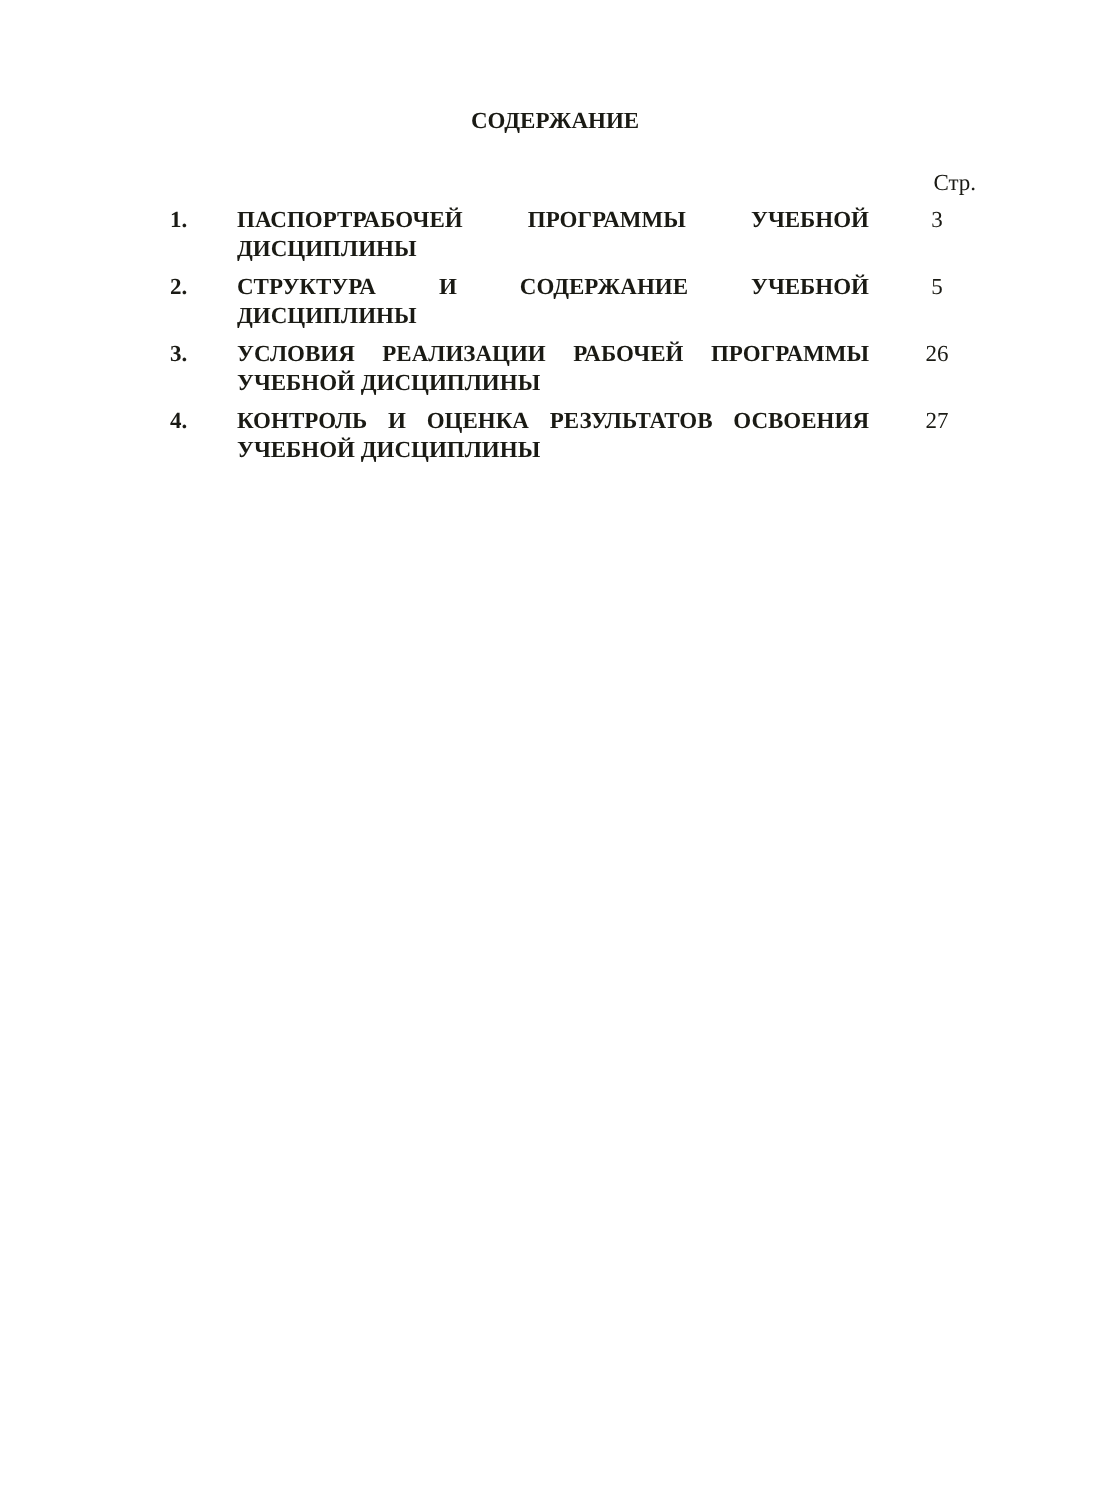СОДЕРЖАНИЕ
Стр.
1. ПАСПОРТРАБОЧЕЙ ПРОГРАММЫ УЧЕБНОЙ ДИСЦИПЛИНЫ 3
2. СТРУКТУРА И СОДЕРЖАНИЕ УЧЕБНОЙ ДИСЦИПЛИНЫ 5
3. УСЛОВИЯ РЕАЛИЗАЦИИ РАБОЧЕЙ ПРОГРАММЫ УЧЕБНОЙ ДИСЦИПЛИНЫ
26
4. КОНТРОЛЬ И ОЦЕНКА РЕЗУЛЬТАТОВ ОСВОЕНИЯ УЧЕБНОЙ ДИСЦИПЛИНЫ
27